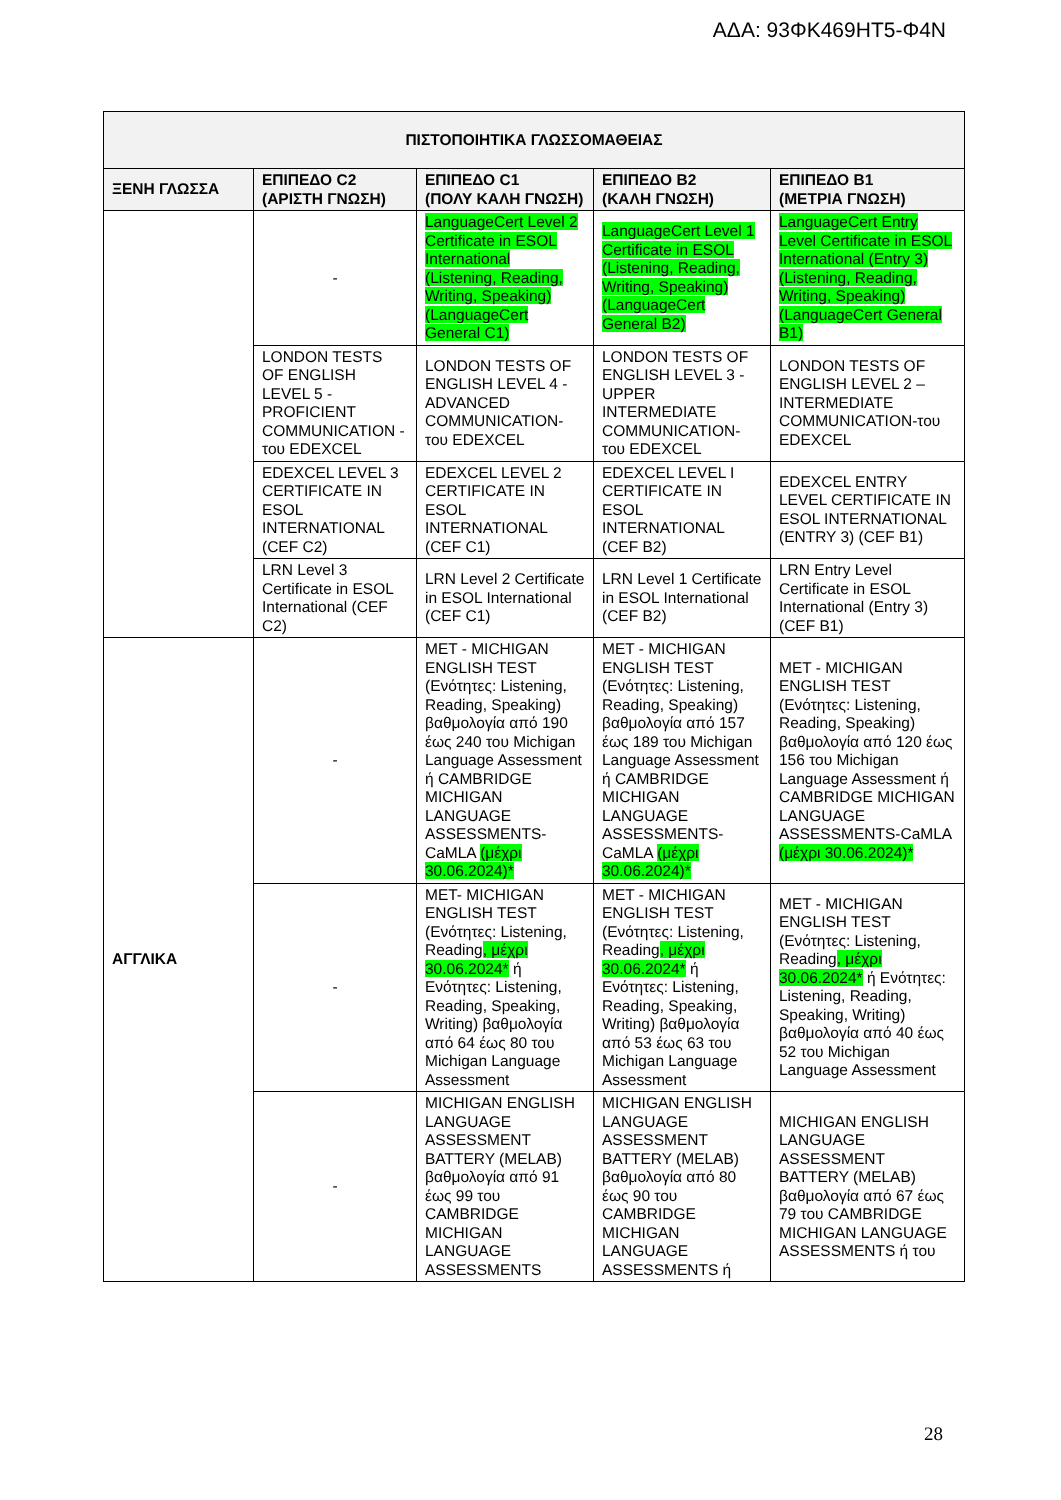ΑΔΑ: 93ΦΚ469ΗΤ5-Φ4Ν
| ΠΙΣΤΟΠΟΙΗΤΙΚΑ ΓΛΩΣΣΟΜΑΘΕΙΑΣ | | | | |
| --- | --- | --- | --- | --- |
| ΞΕΝΗ ΓΛΩΣΣΑ | ΕΠΙΠΕΔΟ C2 (ΑΡΙΣΤΗ ΓΝΩΣΗ) | ΕΠΙΠΕΔΟ C1 (ΠΟΛΥ ΚΑΛΗ ΓΝΩΣΗ) | ΕΠΙΠΕΔΟ B2 (ΚΑΛΗ ΓΝΩΣΗ) | ΕΠΙΠΕΔΟ B1 (ΜΕΤΡΙΑ ΓΝΩΣΗ) |
| | - | LanguageCert Level 2 Certificate in ESOL International (Listening, Reading, Writing, Speaking) (LanguageCert General C1) | LanguageCert Level 1 Certificate in ESOL (Listening, Reading, Writing, Speaking) (LanguageCert General B2) | LanguageCert Entry Level Certificate in ESOL International (Entry 3) (Listening, Reading, Writing, Speaking) (LanguageCert General B1) |
| | LONDON TESTS OF ENGLISH LEVEL 5 - PROFICIENT COMMUNICATION - του EDEXCEL | LONDON TESTS OF ENGLISH LEVEL 4 - ADVANCED COMMUNICATION- του EDEXCEL | LONDON TESTS OF ENGLISH LEVEL 3 - UPPER INTERMEDIATE COMMUNICATION- του EDEXCEL | LONDON TESTS OF ENGLISH LEVEL 2 – INTERMEDIATE COMMUNICATION-του EDEXCEL |
| | EDEXCEL LEVEL 3 CERTIFICATE IN ESOL INTERNATIONAL (CEF C2) | EDEXCEL LEVEL 2 CERTIFICATE IN ESOL INTERNATIONAL (CEF C1) | EDEXCEL LEVEL I CERTIFICATE IN ESOL INTERNATIONAL (CEF B2) | EDEXCEL ENTRY LEVEL CERTIFICATE IN ESOL INTERNATIONAL (ENTRY 3) (CEF B1) |
| | LRN Level 3 Certificate in ESOL International (CEF C2) | LRN Level 2 Certificate in ESOL International (CEF C1) | LRN Level 1 Certificate in ESOL International (CEF B2) | LRN Entry Level Certificate in ESOL International (Entry 3) (CEF B1) |
| ΑΓΓΛΙΚΑ | - | MET - MICHIGAN ENGLISH TEST (Ενότητες: Listening, Reading, Speaking) βαθμολογία από 190 έως 240 του Michigan Language Assessment ή CAMBRIDGE MICHIGAN LANGUAGE ASSESSMENTS-CaMLA (μέχρι 30.06.2024)* | MET - MICHIGAN ENGLISH TEST (Ενότητες: Listening, Reading, Speaking) βαθμολογία από 157 έως 189 του Michigan Language Assessment ή CAMBRIDGE MICHIGAN LANGUAGE ASSESSMENTS-CaMLA (μέχρι 30.06.2024)* | MET - MICHIGAN ENGLISH TEST (Ενότητες: Listening, Reading, Speaking) βαθμολογία από 120 έως 156 του Michigan Language Assessment ή CAMBRIDGE MICHIGAN LANGUAGE ASSESSMENTS-CaMLA (μέχρι 30.06.2024)* |
| | - | MET- MICHIGAN ENGLISH TEST (Ενότητες: Listening, Reading , μέχρι 30.06.2024* ή Ενότητες: Listening, Reading, Speaking, Writing) βαθμολογία από 64 έως 80 του Michigan Language Assessment | MET - MICHIGAN ENGLISH TEST (Ενότητες: Listening, Reading , μέχρι 30.06.2024* ή Ενότητες: Listening, Reading, Speaking, Writing) βαθμολογία από 53 έως 63 του Michigan Language Assessment | MET - MICHIGAN ENGLISH TEST (Ενότητες: Listening, Reading , μέχρι 30.06.2024* ή Ενότητες: Listening, Reading, Speaking, Writing) βαθμολογία από 40 έως 52 του Michigan Language Assessment |
| | - | MICHIGAN ENGLISH LANGUAGE ASSESSMENT BATTERY (MELAB) βαθμολογία από 91 έως 99 του CAMBRIDGE MICHIGAN LANGUAGE ASSESSMENTS | MICHIGAN ENGLISH LANGUAGE ASSESSMENT BATTERY (MELAB) βαθμολογία από 80 έως 90 του CAMBRIDGE MICHIGAN LANGUAGE ASSESSMENTS ή | MICHIGAN ENGLISH LANGUAGE ASSESSMENT BATTERY (MELAB) βαθμολογία από 67 έως 79 του CAMBRIDGE MICHIGAN LANGUAGE ASSESSMENTS ή του |
28